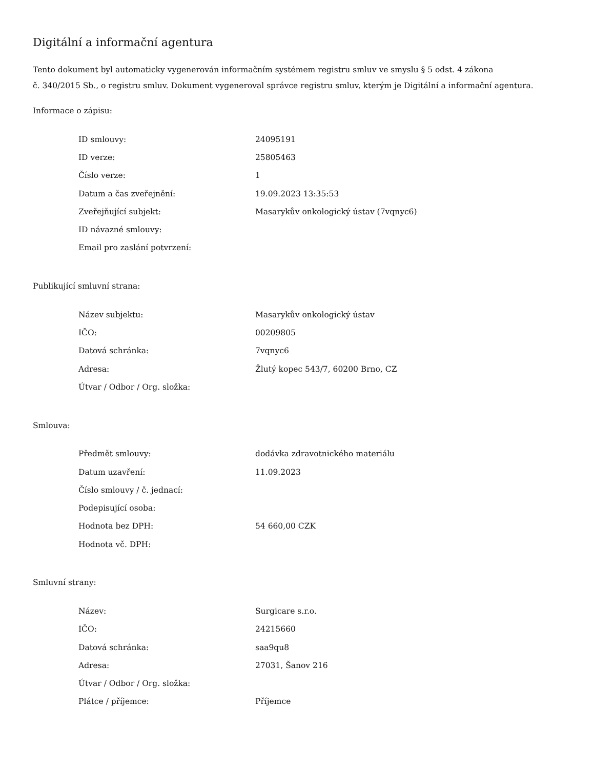Digitální a informační agentura
Tento dokument byl automaticky vygenerován informačním systémem registru smluv ve smyslu § 5 odst. 4 zákona
č. 340/2015 Sb., o registru smluv. Dokument vygeneroval správce registru smluv, kterým je Digitální a informační agentura.
Informace o zápisu:
| ID smlouvy: | 24095191 |
| ID verze: | 25805463 |
| Číslo verze: | 1 |
| Datum a čas zveřejnění: | 19.09.2023 13:35:53 |
| Zveřejňující subjekt: | Masarykův onkologický ústav (7vqnyc6) |
| ID návazné smlouvy: | |
| Email pro zaslání potvrzení: | |
Publikující smluvní strana:
| Název subjektu: | Masarykův onkologický ústav |
| IČO: | 00209805 |
| Datová schránka: | 7vqnyc6 |
| Adresa: | Žlutý kopec 543/7, 60200 Brno, CZ |
| Útvar / Odbor / Org. složka: | |
Smlouva:
| Předmět smlouvy: | dodávka zdravotnického materiálu |
| Datum uzavření: | 11.09.2023 |
| Číslo smlouvy / č. jednací: | |
| Podepisující osoba: | |
| Hodnota bez DPH: | 54 660,00 CZK |
| Hodnota vč. DPH: | |
Smluvní strany:
| Název: | Surgicare s.r.o. |
| IČO: | 24215660 |
| Datová schránka: | saa9qu8 |
| Adresa: | 27031, Šanov 216 |
| Útvar / Odbor / Org. složka: | |
| Plátce / příjemce: | Příjemce |